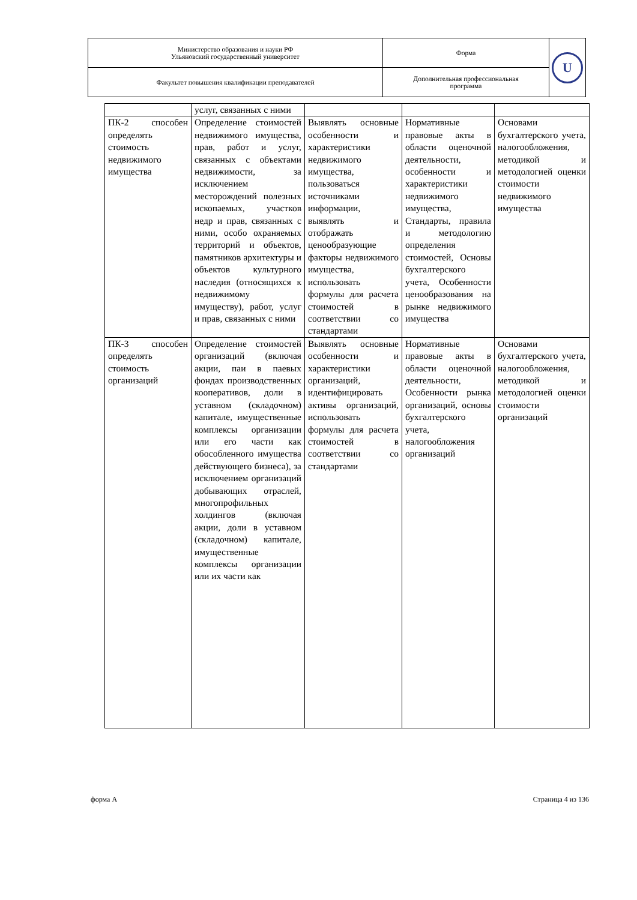| Министерство образования и науки РФ Ульяновский государственный университет | Форма | U |
| Факультет повышения квалификации преподавателей | Дополнительная профессиональная программа | |
| | услуг, связанных с ними | | | |
| ПК-2 способен определять стоимость недвижимого имущества | Определение стоимостей недвижимого имущества, прав, работ и услуг, связанных с объектами недвижимости, за исключением месторождений полезных ископаемых, участков недр и прав, связанных с ними, особо охраняемых территорий и объектов, памятников архитектуры и объектов культурного наследия (относящихся к недвижимому имуществу), работ, услуг и прав, связанных с ними | Выявлять основные особенности и характеристики недвижимого имущества, пользоваться источниками информации, выявлять и отображать ценообразующие факторы недвижимого имущества, использовать формулы для расчета стоимостей в соответствии со стандартами | Нормативные правовые акты в области оценочной деятельности, особенности и характеристики недвижимого имущества, Стандарты, правила и методологию определения стоимостей, Основы бухгалтерского учета, Особенности ценообразования на рынке недвижимого имущества | Основами бухгалтерского учета, налогообложения, методикой и методологией оценки стоимости недвижимого имущества |
| ПК-3 способен определять стоимость организаций | Определение стоимостей организаций (включая акции, паи в паевых фондах производственных кооперативов, доли в уставном (складочном) капитале, имущественные комплексы организации или его части как обособленного имущества действующего бизнеса), за исключением организаций добывающих отраслей, многопрофильных холдингов (включая акции, доли в уставном (складочном) капитале, имущественные комплексы организации или их части как | Выявлять основные особенности и характеристики организаций, идентифицировать активы организаций, использовать формулы для расчета стоимостей в соответствии со стандартами | Нормативные правовые акты в области оценочной деятельности, Особенности рынка организаций, основы бухгалтерского учета, налогообложения организаций | Основами бухгалтерского учета, налогообложения, методикой и методологией оценки стоимости организаций |
форма А Страница 4 из 136